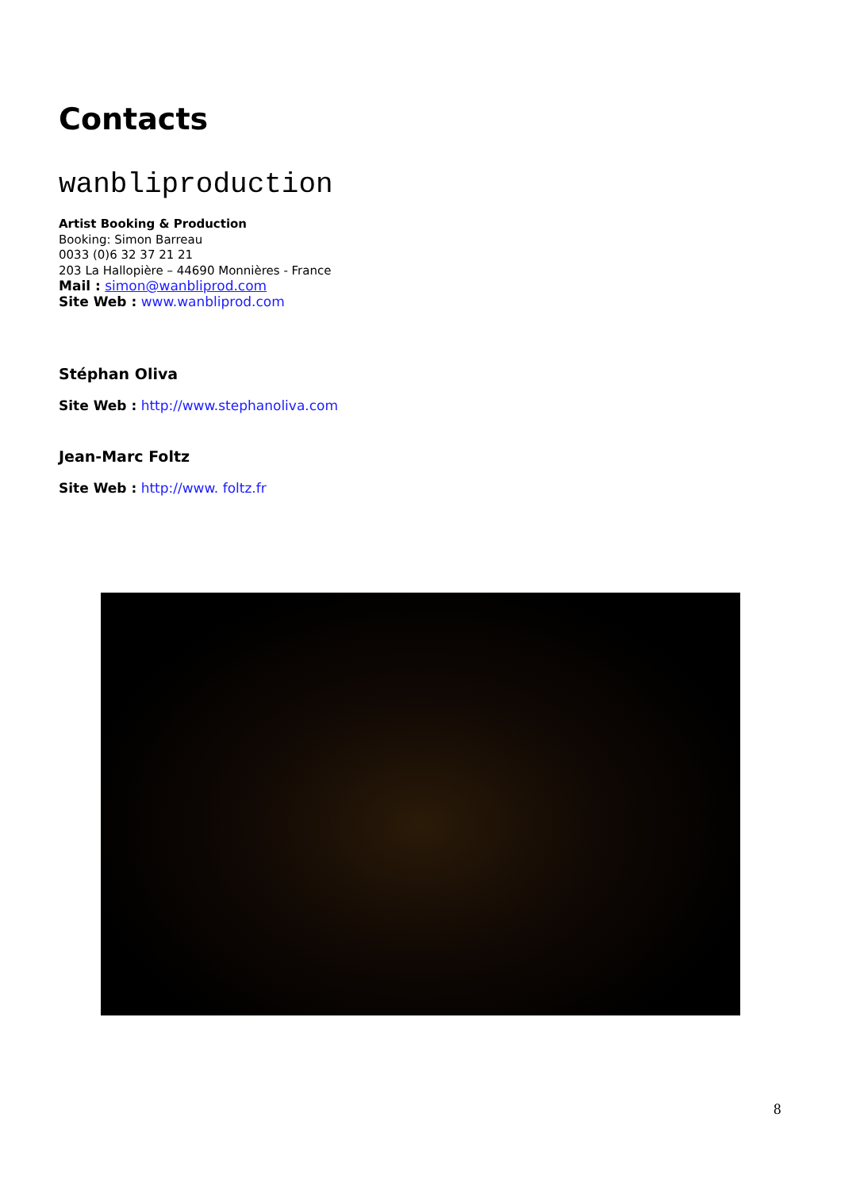Contacts
wanbliproduction
Artist Booking & Production
Booking: Simon Barreau
0033 (0)6 32 37 21 21
203 La Hallopière – 44690 Monnières - France
Mail : simon@wanbliprod.com
Site Web : www.wanbliprod.com
Stéphan Oliva
Site Web : http://www.stephanoliva.com
Jean-Marc Foltz
Site Web : http://www. foltz.fr
8